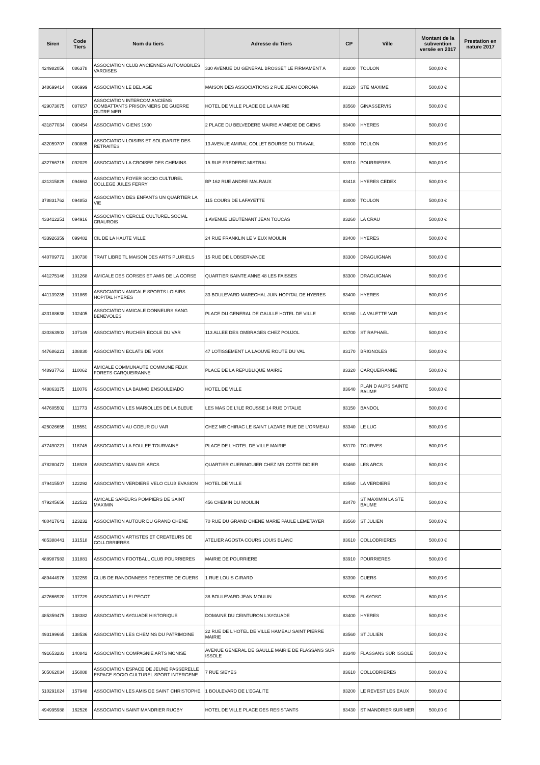| Siren | Code Tiers | Nom du tiers | Adresse du Tiers | CP | Ville | Montant de la subvention versée en 2017 | Prestation en nature 2017 |
| --- | --- | --- | --- | --- | --- | --- | --- |
| 424982056 | 086378 | ASSOCIATION CLUB ANCIENNES AUTOMOBILES VAROISES | 330 AVENUE DU GENERAL BROSSET LE FIRMAMENT A | 83200 | TOULON | 500,00 € | |
| 348699414 | 086999 | ASSOCIATION LE BEL AGE | MAISON DES ASSOCIATIONS 2 RUE JEAN CORONA | 83120 | STE MAXIME | 500,00 € | |
| 429073075 | 087657 | ASSOCIATION INTERCOM ANCIENS COMBATTANTS PRISONNIERS DE GUERRE OUTRE MER | HOTEL DE VILLE PLACE DE LA MAIRIE | 83560 | GINASSERVIS | 500,00 € | |
| 431877034 | 090454 | ASSOCIATION GIENS 1900 | 2 PLACE DU BELVEDERE MAIRIE ANNEXE DE GIENS | 83400 | HYERES | 500,00 € | |
| 432059707 | 090885 | ASSOCIATION LOISIRS ET SOLIDARITE DES RETRAITES | 13 AVENUE AMIRAL COLLET BOURSE DU TRAVAIL | 83000 | TOULON | 500,00 € | |
| 432766715 | 092029 | ASSOCIATION LA CROISEE DES CHEMINS | 15 RUE FREDERIC MISTRAL | 83910 | POURRIERES | 500,00 € | |
| 431315829 | 094663 | ASSOCIATION FOYER SOCIO CULTUREL COLLEGE JULES FERRY | BP 162 RUE ANDRE MALRAUX | 83418 | HYERES CEDEX | 500,00 € | |
| 378831762 | 094853 | ASSOCIATION DES ENFANTS UN QUARTIER LA VIE | 115 COURS DE LAFAYETTE | 83000 | TOULON | 500,00 € | |
| 433412251 | 094916 | ASSOCIATION CERCLE CULTUREL SOCIAL CRAUROIS | 1 AVENUE LIEUTENANT JEAN TOUCAS | 83260 | LA CRAU | 500,00 € | |
| 433926359 | 099482 | CIL DE LA HAUTE VILLE | 24 RUE FRANKLIN LE VIEUX MOULIN | 83400 | HYERES | 500,00 € | |
| 440709772 | 100730 | TRAIT LIBRE TL MAISON DES ARTS PLURIELS | 15 RUE DE L'OBSERVANCE | 83300 | DRAGUIGNAN | 500,00 € | |
| 441275146 | 101268 | AMICALE DES CORSES ET AMIS DE LA CORSE | QUARTIER SAINTE ANNE 48 LES FAISSES | 83300 | DRAGUIGNAN | 500,00 € | |
| 441139235 | 101869 | ASSOCIATION AMICALE SPORTS LOISIRS HOPITAL HYERES | 33 BOULEVARD MARECHAL JUIN HOPITAL DE HYERES | 83400 | HYERES | 500,00 € | |
| 433188638 | 102405 | ASSOCIATION AMICALE DONNEURS SANG BENEVOLES | PLACE DU GENERAL DE GAULLE HOTEL DE VILLE | 83160 | LA VALETTE VAR | 500,00 € | |
| 430363903 | 107149 | ASSOCIATION RUCHER ECOLE DU VAR | 113 ALLEE DES OMBRAGES CHEZ POUJOL | 83700 | ST RAPHAEL | 500,00 € | |
| 447686221 | 108830 | ASSOCIATION ECLATS DE VOIX | 47 LOTISSEMENT LA LAOUVE ROUTE DU VAL | 83170 | BRIGNOLES | 500,00 € | |
| 448937763 | 110062 | AMICALE COMMUNAUTE COMMUNE FEUX FORETS CARQUEIRANNE | PLACE DE LA REPUBLIQUE MAIRIE | 83320 | CARQUEIRANNE | 500,00 € | |
| 448863175 | 110076 | ASSOCIATION LA BAUMO ENSOULEIADO | HOTEL DE VILLE | 83640 | PLAN D AUPS SAINTE BAUME | 500,00 € | |
| 447605502 | 111773 | ASSOCIATION LES MARIOLLES DE LA BLEUE | LES MAS DE L'ILE ROUSSE 14 RUE D'ITALIE | 83150 | BANDOL | 500,00 € | |
| 425026655 | 115551 | ASSOCIATION AU COEUR DU VAR | CHEZ MR CHIRAC LE SAINT LAZARE RUE DE L'ORMEAU | 83340 | LE LUC | 500,00 € | |
| 477490221 | 118745 | ASSOCIATION LA FOULEE TOURVAINE | PLACE DE L'HOTEL DE VILLE MAIRIE | 83170 | TOURVES | 500,00 € | |
| 478280472 | 118928 | ASSOCIATION SIAN DEI ARCS | QUARTIER GUERINGUIER CHEZ MR COTTE DIDIER | 83460 | LES ARCS | 500,00 € | |
| 479415507 | 122292 | ASSOCIATION VERDIERE VELO CLUB EVASION | HOTEL DE VILLE | 83560 | LA VERDIERE | 500,00 € | |
| 479245656 | 122522 | AMICALE SAPEURS POMPIERS DE SAINT MAXIMIN | 456 CHEMIN DU MOULIN | 83470 | ST MAXIMIN LA STE BAUME | 500,00 € | |
| 480417641 | 123232 | ASSOCIATION AUTOUR DU GRAND CHENE | 70 RUE DU GRAND CHENE MARIE PAULE LEMETAYER | 83560 | ST JULIEN | 500,00 € | |
| 485388441 | 131518 | ASSOCIATION ARTISTES ET CREATEURS DE COLLOBRIERES | ATELIER AGOSTA COURS LOUIS BLANC | 83610 | COLLOBRIERES | 500,00 € | |
| 488987983 | 131881 | ASSOCIATION FOOTBALL CLUB POURRIERES | MAIRIE DE POURRIERE | 83910 | POURRIERES | 500,00 € | |
| 489444976 | 132259 | CLUB DE RANDONNEES PEDESTRE DE CUERS | 1 RUE LOUIS GIRARD | 83390 | CUERS | 500,00 € | |
| 427666920 | 137729 | ASSOCIATION LEI PEGOT | 38 BOULEVARD JEAN MOULIN | 83780 | FLAYOSC | 500,00 € | |
| 485359475 | 138382 | ASSOCIATION AYGUADE HISTORIQUE | DOMAINE DU CEINTURON L'AYGUADE | 83400 | HYERES | 500,00 € | |
| 493199665 | 138536 | ASSOCIATION LES CHEMINS DU PATRIMOINE | 22 RUE DE L'HOTEL DE VILLE HAMEAU SAINT PIERRE MAIRIE | 83560 | ST JULIEN | 500,00 € | |
| 491653283 | 140842 | ASSOCIATION COMPAGNIE ARTS MONISE | AVENUE GENERAL DE GAULLE MAIRIE DE FLASSANS SUR ISSOLE | 83340 | FLASSANS SUR ISSOLE | 500,00 € | |
| 505062034 | 156088 | ASSOCIATION ESPACE DE JEUNE PASSERELLE ESPACE SOCIO CULTUREL SPORT INTERGENE | 7 RUE SIEYES | 83610 | COLLOBRIERES | 500,00 € | |
| 510291024 | 157948 | ASSOCIATION LES AMIS DE SAINT CHRISTOPHE | 1 BOULEVARD DE L'EGALITE | 83200 | LE REVEST LES EAUX | 500,00 € | |
| 494995988 | 162526 | ASSOCIATION SAINT MANDRIER RUGBY | HOTEL DE VILLE PLACE DES RESISTANTS | 83430 | ST MANDRIER SUR MER | 500,00 € | |